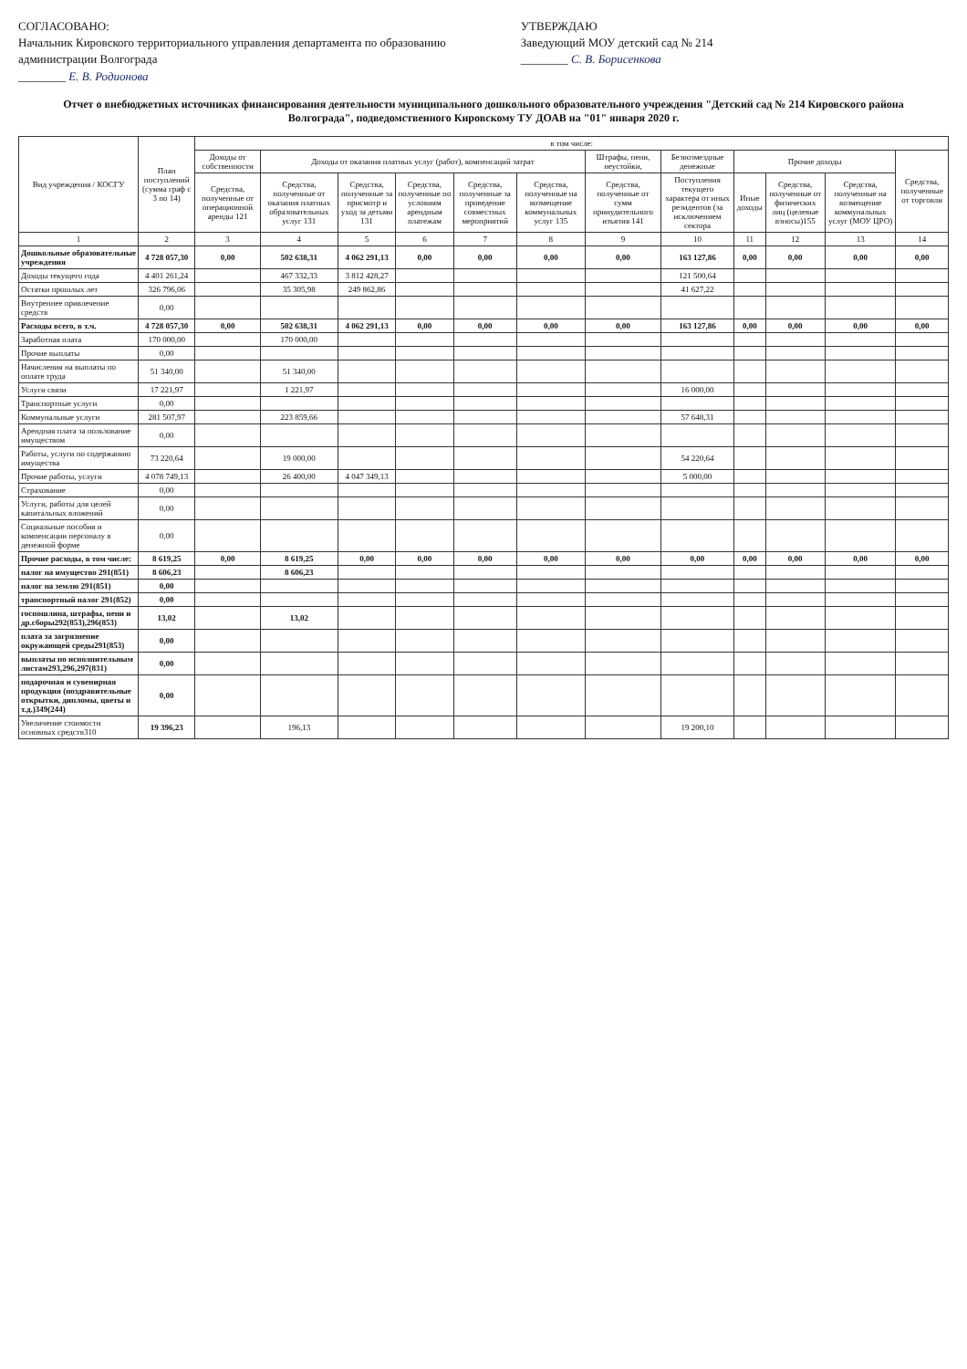СОГЛАСОВАНО:
Начальник Кировского территориального управления департамента по образованию администрации Волгограда
________ Е. В. Родионова
УТВЕРЖДАЮ
Заведующий МОУ детский сад № 214
________ С. В. Борисенкова
Отчет о внебюджетных источниках финансирования деятельности муниципального дошкольного образовательного учреждения "Детский сад № 214 Кировского района Волгограда", подведомственного Кировскому ТУ ДОАВ на "01" января 2020 г.
| Вид учреждения / КОСГУ | План поступлений (сумма граф с 3 по 14) | в том числе: | | | | | | | | | | | |
| --- | --- | --- | --- | --- | --- | --- | --- | --- | --- | --- | --- | --- | --- |
| | | Доходы от собственности | Доходы от оказания платных услуг (работ), компенсаций затрат | | | | | Штрафы, пени, неустойки, | Безвозмездные денежные | Прочие доходы | | | Средства, полученные от торговли |
| | | Средства, полученные от операционной аренды 121 | Средства, полученные от оказания платных образовательных услуг 131 | Средства, полученные за присмотр и уход за детьми 131 | Средства, полученные по условиям арендным платежам | Средства, полученные за проведение совместных мероприятий | Средства, полученные на возмещение коммунальных услуг 135 | Средства, полученные от сумм принудительного изъятия 141 | Поступления текущего характера от иных резидентов (за исключением сектора | Иные доходы | Средства, полученные от физических лиц (целевые взносы)155 | Средства, полученные на возмещение коммунальных услуг (МОУ ЦРО) | |
| 1 | 2 | 3 | 4 | 5 | 6 | 7 | 8 | 9 | 10 | 11 | 12 | 13 | 14 |
| Дошкольные образовательные учреждения | 4 728 057,30 | 0,00 | 502 638,31 | 4 062 291,13 | 0,00 | 0,00 | 0,00 | 0,00 | 163 127,86 | 0,00 | 0,00 | 0,00 | 0,00 |
| Доходы текущего года | 4 401 261,24 | | 467 332,33 | 3 812 428,27 | | | | | 121 500,64 | | | | |
| Остатки прошлых лет | 326 796,06 | | 35 305,98 | 249 862,86 | | | | | 41 627,22 | | | | |
| Внутреннее привлечение средств | 0,00 | | | | | | | | | | | | |
| Расходы всего, в т.ч. | 4 728 057,30 | 0,00 | 502 638,31 | 4 062 291,13 | 0,00 | 0,00 | 0,00 | 0,00 | 163 127,86 | 0,00 | 0,00 | 0,00 | 0,00 |
| Заработная плата | 170 000,00 | | 170 000,00 | | | | | | | | | | |
| Прочие выплаты | 0,00 | | | | | | | | | | | | |
| Начисления на выплаты по оплате труда | 51 340,00 | | 51 340,00 | | | | | | | | | | |
| Услуги связи | 17 221,97 | | 1 221,97 | | | | | | 16 000,00 | | | | |
| Транспортные услуги | 0,00 | | | | | | | | | | | | |
| Коммунальные услуги | 281 507,97 | | 223 859,66 | | | | | | 57 648,31 | | | | |
| Арендная плата за пользование имуществом | 0,00 | | | | | | | | | | | | |
| Работы, услуги по содержанию имущества | 73 220,64 | | 19 000,00 | | | | | | 54 220,64 | | | | |
| Прочие работы, услуги | 4 078 749,13 | | 26 400,00 | 4 047 349,13 | | | | | 5 000,00 | | | | |
| Страхование | 0,00 | | | | | | | | | | | | |
| Услуги, работы для целей капитальных вложений | 0,00 | | | | | | | | | | | | |
| Социальные пособия и компенсации персоналу в денежной форме | 0,00 | | | | | | | | | | | | |
| Прочие расходы, в том числе: | 8 619,25 | 0,00 | 8 619,25 | 0,00 | 0,00 | 0,00 | 0,00 | 0,00 | 0,00 | 0,00 | 0,00 | 0,00 | 0,00 |
| налог на имущество 291(851) | 8 606,23 | | 8 606,23 | | | | | | | | | | |
| налог на землю 291(851) | 0,00 | | | | | | | | | | | | |
| транспортный налог 291(852) | 0,00 | | | | | | | | | | | | |
| госпошлина, штрафы, пени и др.сборы292(853),296(853) | 13,02 | | 13,02 | | | | | | | | | | |
| плата за загрязнение окружающей среды291(853) | 0,00 | | | | | | | | | | | | |
| выплаты по исполнительным листам293,296,297(831) | 0,00 | | | | | | | | | | | | |
| подарочная и сувенирная продукция (поздравительные открытки, дипломы, цветы и т.д.)349(244) | 0,00 | | | | | | | | | | | | |
| Увеличение стоимости основных средств310 | 19 396,23 | | 196,13 | | | | | | 19 200,10 | | | | |